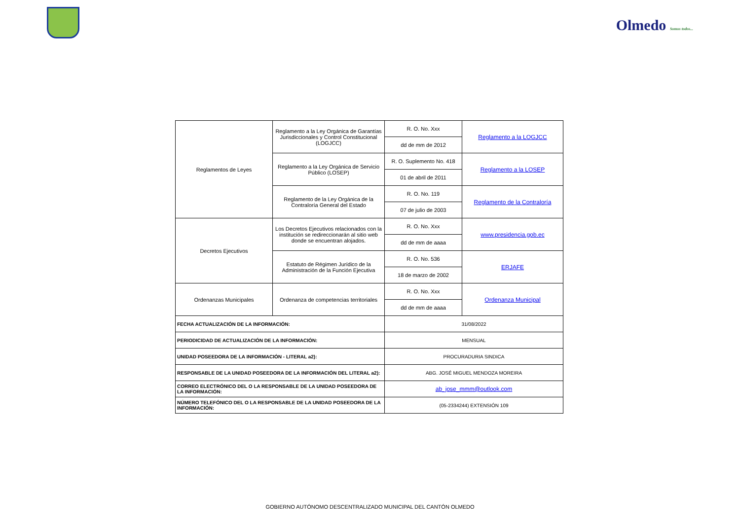Olmedo Somos todos...
| Reglamentos de Leyes | Reglamento a la Ley Orgánica de Garantías Jurisdiccionales y Control Constitucional (LOGJCC) | R. O. No. Xxx | Reglamento a la LOGJCC |
| | | dd de mm de 2012 | |
| | Reglamento a la Ley Orgánica de Servicio Público (LOSEP) | R. O. Suplemento No. 418 | Reglamento a la LOSEP |
| | | 01 de abril de 2011 | |
| | Reglamento de la Ley Orgánica de la Contraloría General del Estado | R. O. No. 119 | Reglamento de la Contraloría |
| | | 07 de julio de 2003 | |
| Decretos Ejecutivos | Los Decretos Ejecutivos relacionados con la institución se redireccionarán al sitio web donde se encuentran alojados. | R. O. No. Xxx | www.presidencia.gob.ec |
| | | dd de mm de aaaa | |
| | Estatuto de Régimen Jurídico de la Administración de la Función Ejecutiva | R. O. No. 536 | ERJAFE |
| | | 18 de marzo de 2002 | |
| Ordenanzas Municipales | Ordenanza de competencias territoriales | R. O. No. Xxx | Ordenanza Municipal |
| | | dd de mm de aaaa | |
| FECHA ACTUALIZACIÓN DE LA INFORMACIÓN: | | 31/08/2022 | |
| PERIODICIDAD DE ACTUALIZACIÓN DE LA INFORMACIÓN: | | MENSUAL | |
| UNIDAD POSEEDORA DE LA INFORMACIÓN - LITERAL a2): | | PROCURADURIA SINDICA | |
| RESPONSABLE DE LA UNIDAD POSEEDORA DE LA INFORMACIÓN DEL LITERAL a2): | | ABG. JOSÉ MIGUEL MENDOZA MOREIRA | |
| CORREO ELECTRÓNICO DEL O LA RESPONSABLE DE LA UNIDAD POSEEDORA DE LA INFORMACIÓN: | | ab_jose_mmm@outlook.com | |
| NÚMERO TELEFÓNICO DEL O LA RESPONSABLE DE LA UNIDAD POSEEDORA DE LA INFORMACIÓN: | | (05-2334244) EXTENSIÓN 109 | |
GOBIERNO AUTÓNOMO DESCENTRALIZADO MUNICIPAL DEL CANTÓN OLMEDO